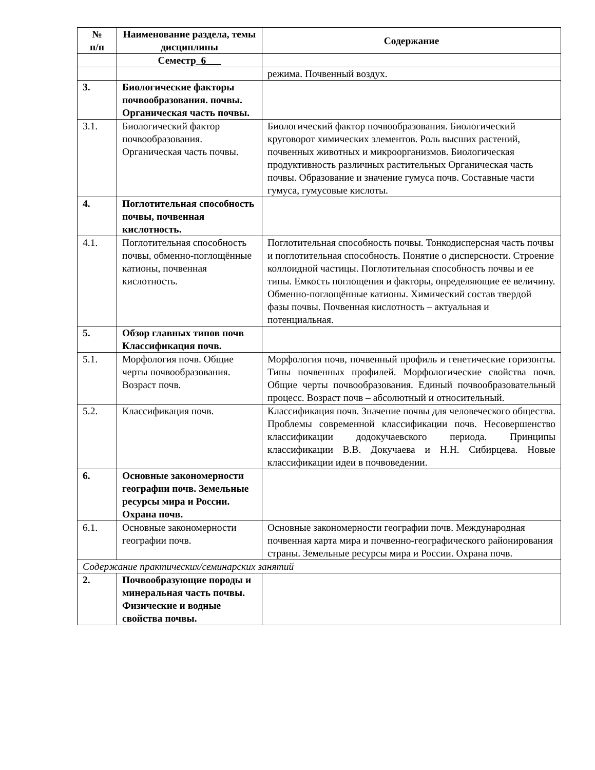| № п/п | Наименование раздела, темы дисциплины | Содержание |
| --- | --- | --- |
| | Семестр_ 6___ | |
| | | режима. Почвенный воздух. |
| 3. | Биологические факторы почвообразования. почвы. Органическая часть почвы. | |
| 3.1. | Биологический фактор почвообразования. Органическая часть почвы. | Биологический фактор почвообразования. Биологический круговорот химических элементов. Роль высших растений, почвенных животных и микроорганизмов. Биологическая продуктивность различных растительных Органическая часть почвы. Образование и значение гумуса почв. Составные части гумуса, гумусовые кислоты. |
| 4. | Поглотительная способность почвы, почвенная кислотность. | |
| 4.1. | Поглотительная способность почвы, обменно-поглощённые катионы, почвенная кислотность. | Поглотительная способность почвы. Тонкодисперсная часть почвы и поглотительная способность. Понятие о дисперсности. Строение коллоидной частицы. Поглотительная способность почвы и ее типы. Емкость поглощения и факторы, определяющие ее величину. Обменно-поглощённые катионы. Химический состав твердой фазы почвы. Почвенная кислотность – актуальная и потенциальная. |
| 5. | Обзор главных типов почв Классификация почв. | |
| 5.1. | Морфология почв. Общие черты почвообразования. Возраст почв. | Морфология почв, почвенный профиль и генетические горизонты. Типы почвенных профилей. Морфологические свойства почв. Общие черты почвообразования. Единый почвообразовательный процесс. Возраст почв – абсолютный и относительный. |
| 5.2. | Классификация почв. | Классификация почв. Значение почвы для человеческого общества. Проблемы современной классификации почв. Несовершенство классификации додокучаевского периода. Принципы классификации В.В. Докучаева и Н.Н. Сибирцева. Новые классификации идеи в почвоведении. |
| 6. | Основные закономерности географии почв. Земельные ресурсы мира и России. Охрана почв. | |
| 6.1. | Основные закономерности географии почв. | Основные закономерности географии почв. Международная почвенная карта мира и почвенно-географического районирования страны. Земельные ресурсы мира и России. Охрана почв. |
| Содержание практических/семинарских занятий | | |
| 2. | Почвообразующие породы и минеральная часть почвы. Физические и водные свойства почвы. | |